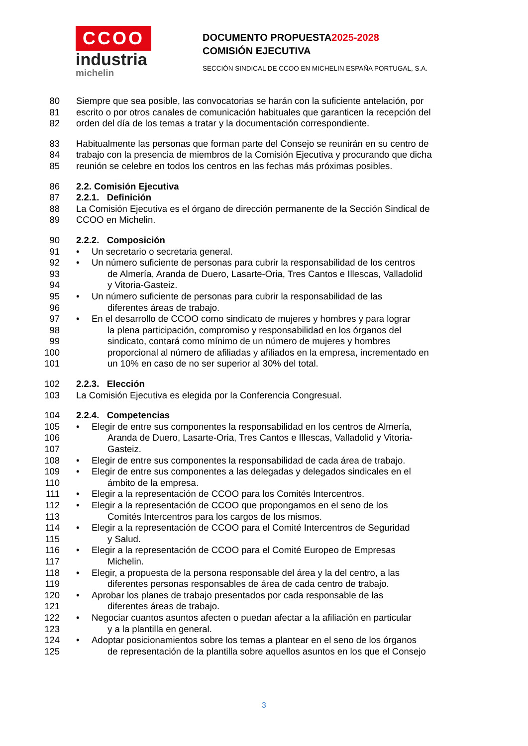CCOO
industria
michelin
DOCUMENTO PROPUESTA2025-2028
COMISIÓN EJECUTIVA
SECCIÓN SINDICAL DE CCOO EN MICHELIN ESPAÑA PORTUGAL, S.A.
80 Siempre que sea posible, las convocatorias se harán con la suficiente antelación, por
81 escrito o por otros canales de comunicación habituales que garanticen la recepción del
82 orden del día de los temas a tratar y la documentación correspondiente.
83 Habitualmente las personas que forman parte del Consejo se reunirán en su centro de
84 trabajo con la presencia de miembros de la Comisión Ejecutiva y procurando que dicha
85 reunión se celebre en todos los centros en las fechas más próximas posibles.
86 2.2. Comisión Ejecutiva
87 2.2.1. Definición
88 La Comisión Ejecutiva es el órgano de dirección permanente de la Sección Sindical de
89 CCOO en Michelin.
90 2.2.2. Composición
91 • Un secretario o secretaria general.
92 • Un número suficiente de personas para cubrir la responsabilidad de los centros
93 de Almería, Aranda de Duero, Lasarte-Oria, Tres Cantos e Illescas, Valladolid
94 y Vitoria-Gasteiz.
95 • Un número suficiente de personas para cubrir la responsabilidad de las
96 diferentes áreas de trabajo.
97 • En el desarrollo de CCOO como sindicato de mujeres y hombres y para lograr
98 la plena participación, compromiso y responsabilidad en los órganos del
99 sindicato, contará como mínimo de un número de mujeres y hombres
100 proporcional al número de afiliadas y afiliados en la empresa, incrementado en
101 un 10% en caso de no ser superior al 30% del total.
102 2.2.3. Elección
103 La Comisión Ejecutiva es elegida por la Conferencia Congresual.
104 2.2.4. Competencias
105 • Elegir de entre sus componentes la responsabilidad en los centros de Almería,
106 Aranda de Duero, Lasarte-Oria, Tres Cantos e Illescas, Valladolid y Vitoria-
107 Gasteiz.
108 • Elegir de entre sus componentes la responsabilidad de cada área de trabajo.
109 • Elegir de entre sus componentes a las delegadas y delegados sindicales en el
110 ámbito de la empresa.
111 • Elegir a la representación de CCOO para los Comités Intercentros.
112 • Elegir a la representación de CCOO que propongamos en el seno de los
113 Comités Intercentros para los cargos de los mismos.
114 • Elegir a la representación de CCOO para el Comité Intercentros de Seguridad
115 y Salud.
116 • Elegir a la representación de CCOO para el Comité Europeo de Empresas
117 Michelin.
118 • Elegir, a propuesta de la persona responsable del área y la del centro, a las
119 diferentes personas responsables de área de cada centro de trabajo.
120 • Aprobar los planes de trabajo presentados por cada responsable de las
121 diferentes áreas de trabajo.
122 • Negociar cuantos asuntos afecten o puedan afectar a la afiliación en particular
123 y a la plantilla en general.
124 • Adoptar posicionamientos sobre los temas a plantear en el seno de los órganos
125 de representación de la plantilla sobre aquellos asuntos en los que el Consejo
3